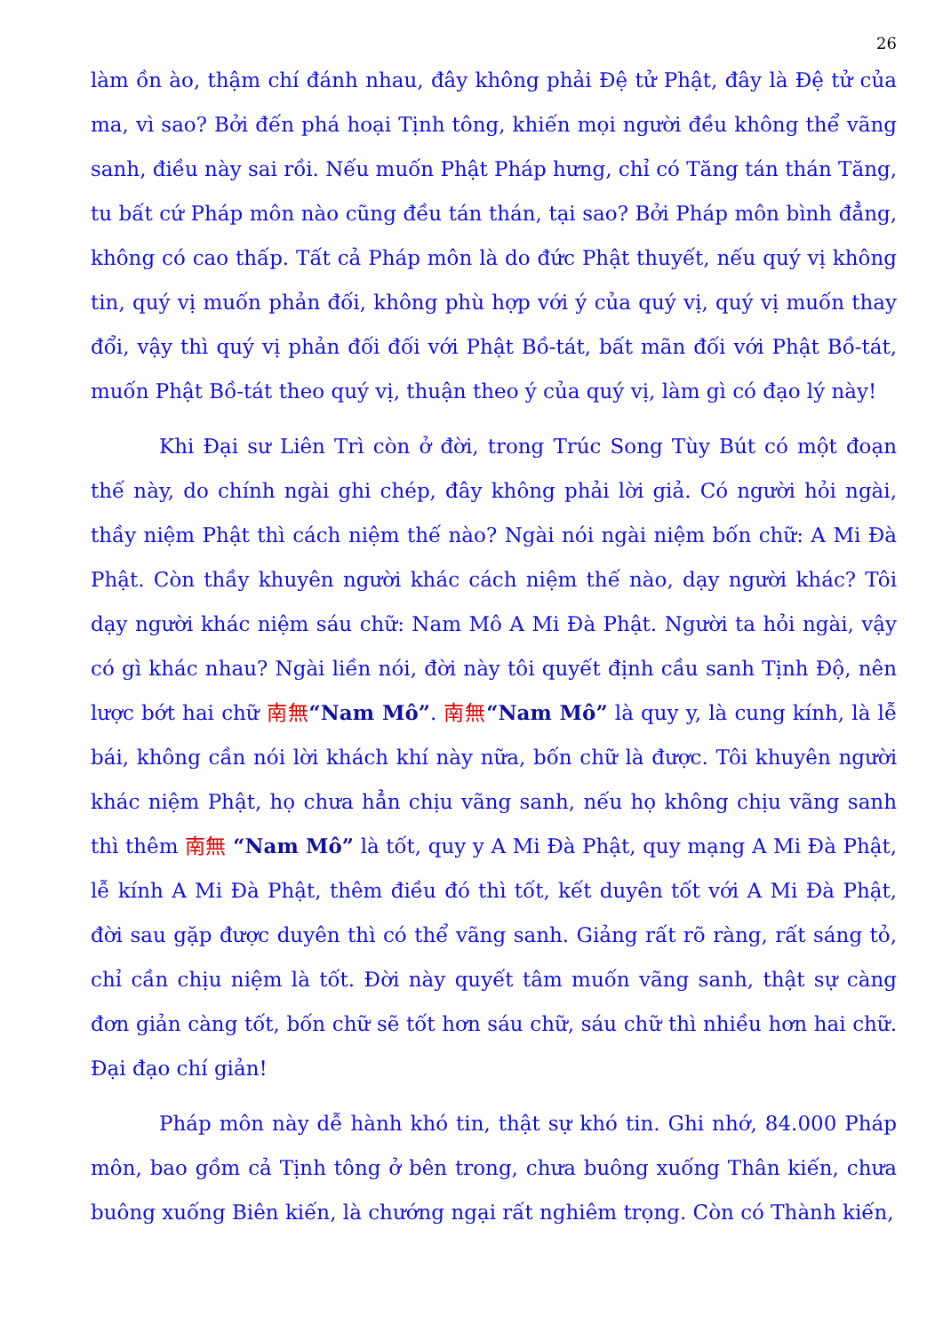26
làm ồn ào, thậm chí đánh nhau, đây không phải Đệ tử Phật, đây là Đệ tử của ma, vì sao? Bởi đến phá hoại Tịnh tông, khiến mọi người đều không thể vãng sanh, điều này sai rồi. Nếu muốn Phật Pháp hưng, chỉ có Tăng tán thán Tăng, tu bất cứ Pháp môn nào cũng đều tán thán, tại sao? Bởi Pháp môn bình đẳng, không có cao thấp. Tất cả Pháp môn là do đức Phật thuyết, nếu quý vị không tin, quý vị muốn phản đối, không phù hợp với ý của quý vị, quý vị muốn thay đổi, vậy thì quý vị phản đối đối với Phật Bồ-tát, bất mãn đối với Phật Bồ-tát, muốn Phật Bồ-tát theo quý vị, thuận theo ý của quý vị, làm gì có đạo lý này!
Khi Đại sư Liên Trì còn ở đời, trong Trúc Song Tùy Bút có một đoạn thế này, do chính ngài ghi chép, đây không phải lời giả. Có người hỏi ngài, thầy niệm Phật thì cách niệm thế nào? Ngài nói ngài niệm bốn chữ: A Mi Đà Phật. Còn thầy khuyên người khác cách niệm thế nào, dạy người khác? Tôi dạy người khác niệm sáu chữ: Nam Mô A Mi Đà Phật. Người ta hỏi ngài, vậy có gì khác nhau? Ngài liền nói, đời này tôi quyết định cầu sanh Tịnh Độ, nên lược bớt hai chữ 南無“Nam Mô”. 南無“Nam Mô” là quy y, là cung kính, là lễ bái, không cần nói lời khách khí này nữa, bốn chữ là được. Tôi khuyên người khác niệm Phật, họ chưa hẳn chịu vãng sanh, nếu họ không chịu vãng sanh thì thêm 南無 “Nam Mô” là tốt, quy y A Mi Đà Phật, quy mạng A Mi Đà Phật, lễ kính A Mi Đà Phật, thêm điều đó thì tốt, kết duyên tốt với A Mi Đà Phật, đời sau gặp được duyên thì có thể vãng sanh. Giảng rất rõ ràng, rất sáng tỏ, chỉ cần chịu niệm là tốt. Đời này quyết tâm muốn vãng sanh, thật sự càng đơn giản càng tốt, bốn chữ sẽ tốt hơn sáu chữ, sáu chữ thì nhiều hơn hai chữ. Đại đạo chí giản!
Pháp môn này dễ hành khó tin, thật sự khó tin. Ghi nhớ, 84.000 Pháp môn, bao gồm cả Tịnh tông ở bên trong, chưa buông xuống Thân kiến, chưa buông xuống Biên kiến, là chướng ngại rất nghiêm trọng. Còn có Thành kiến,